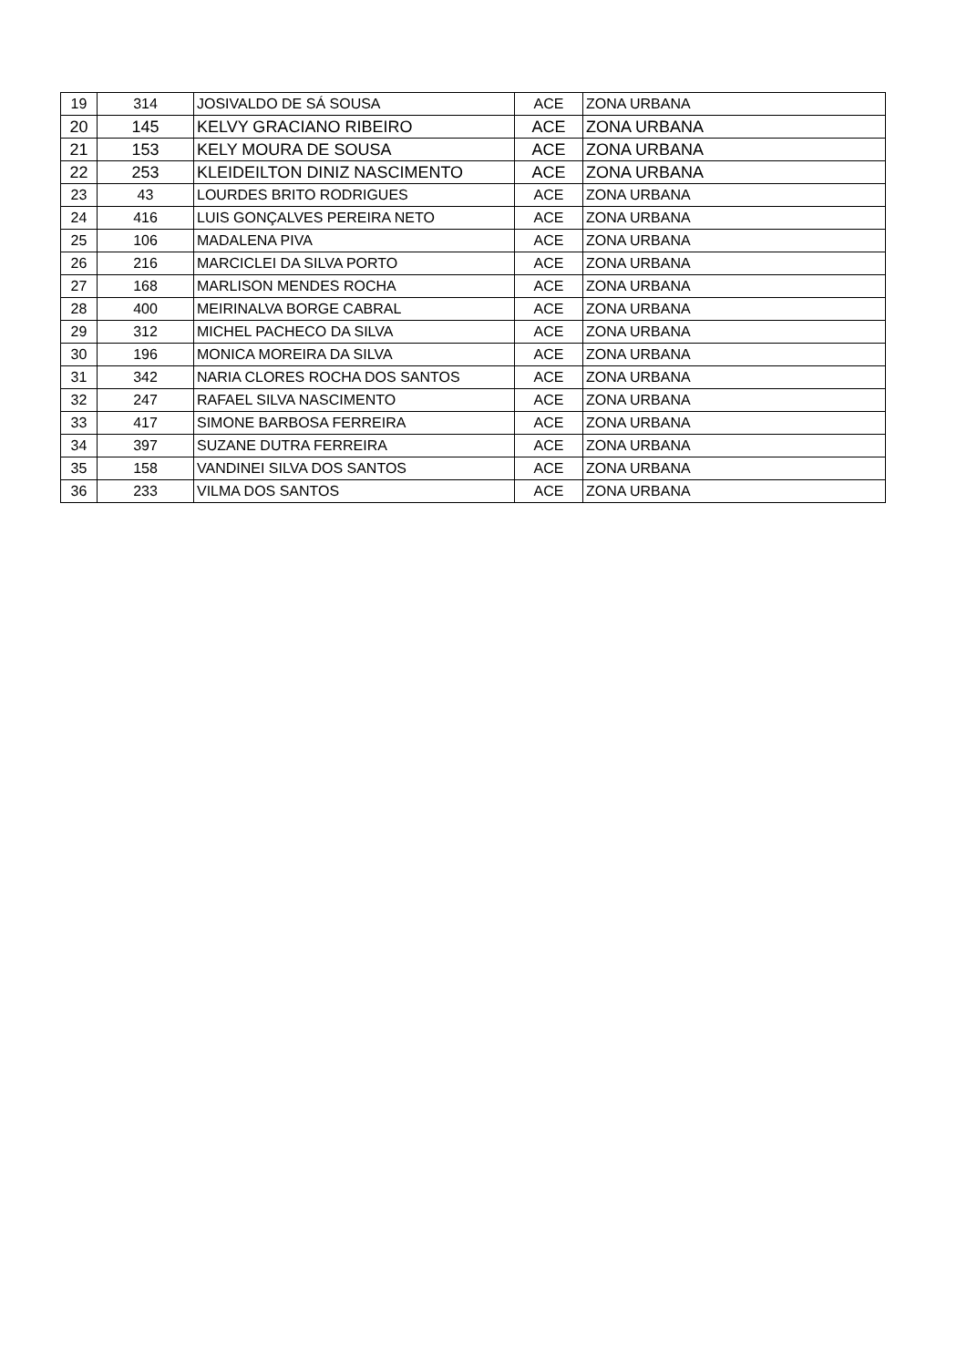| 19 | 314 | JOSIVALDO DE SÁ SOUSA | ACE | ZONA URBANA |
| 20 | 145 | KELVY GRACIANO RIBEIRO | ACE | ZONA URBANA |
| 21 | 153 | KELY MOURA DE SOUSA | ACE | ZONA URBANA |
| 22 | 253 | KLEIDEILTON DINIZ NASCIMENTO | ACE | ZONA URBANA |
| 23 | 43 | LOURDES BRITO RODRIGUES | ACE | ZONA URBANA |
| 24 | 416 | LUIS GONÇALVES PEREIRA NETO | ACE | ZONA URBANA |
| 25 | 106 | MADALENA PIVA | ACE | ZONA URBANA |
| 26 | 216 | MARCICLEI DA SILVA PORTO | ACE | ZONA URBANA |
| 27 | 168 | MARLISON MENDES ROCHA | ACE | ZONA URBANA |
| 28 | 400 | MEIRINALVA BORGE CABRAL | ACE | ZONA URBANA |
| 29 | 312 | MICHEL PACHECO DA SILVA | ACE | ZONA URBANA |
| 30 | 196 | MONICA MOREIRA DA SILVA | ACE | ZONA URBANA |
| 31 | 342 | NARIA CLORES ROCHA DOS SANTOS | ACE | ZONA URBANA |
| 32 | 247 | RAFAEL SILVA NASCIMENTO | ACE | ZONA URBANA |
| 33 | 417 | SIMONE BARBOSA FERREIRA | ACE | ZONA URBANA |
| 34 | 397 | SUZANE DUTRA FERREIRA | ACE | ZONA URBANA |
| 35 | 158 | VANDINEI SILVA DOS SANTOS | ACE | ZONA URBANA |
| 36 | 233 | VILMA DOS SANTOS | ACE | ZONA URBANA |